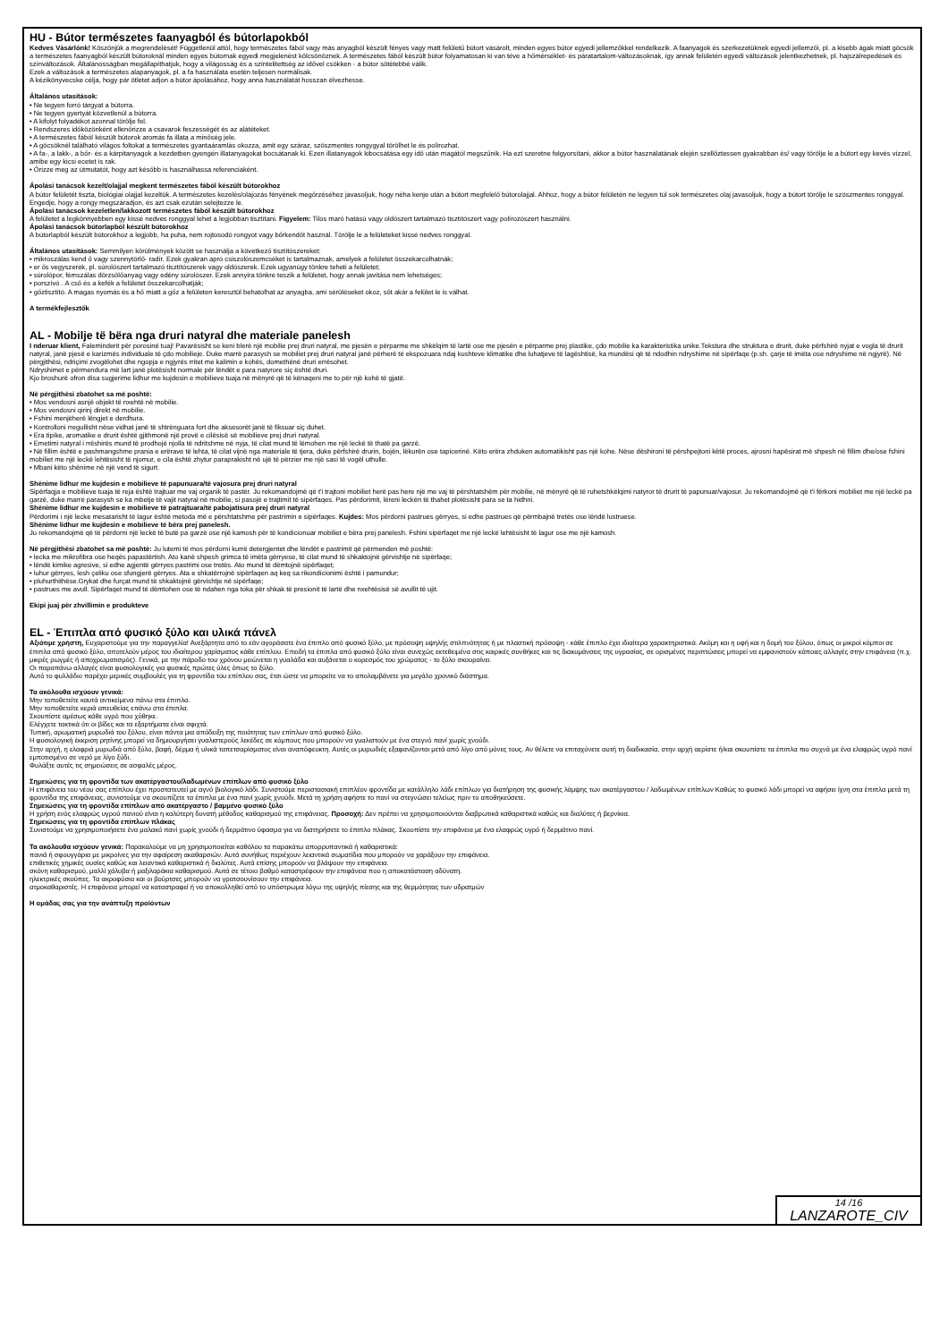HU - Bútor természetes faanyagból és bútorlapokból
Kedves Vásárlónk! Köszönjük a megrendelését! Függetlenül attól, hogy természetes fából vagy más anyagból készült fényes vagy matt felületű bútort vásárolt, minden egyes bútor egyedi jellemzőkkel rendelkezik. A faanyagok és szerkezetüknek egyedi jellemzői, pl. a kisebb ágak miatt göcsök a természetes faanyagból készült bútoroknál minden egyes bútornak egyedi megjelenést kölcsönöznek. A természetes fából készült bútor folyamatosan ki van téve a hőmérséklet- és páratartalom-változásoknak, így annak felületén egyedi változások jelentkezhetnek, pl. hajszálrepedések és színváltozások. Általánosságban megállapíthatjuk, hogy a világosság és a színtelitettség az idővel csökken - a bútor sötétebbé válik.
Ezek a változások a természetes alapanyagok, pl. a fa használata esetén teljesen normálisak.
A kézikönyvecske célja, hogy pár ötletet adjon a bútor ápolásához, hogy anna használatát hosszan élvezhesse.
Általános utasítások:
• Ne tegyen forró tárgyat a bútorra.
• Ne tegyen gyertyát közvetlenül a bútorra.
• A kifolyt folyadékot azonnal törölje fel.
• Rendszeres időközönként ellenőrizze a csavarok feszességét és az alátéteket.
• A természetes fából készült bútorok aromás fa illata a minőség jele.
• A göcsöknél található világos foltokat a természetes gyantaáramlás okozza, amit egy száraz, szöszmentes rongygyal törölhet le és polírozhat.
• A fa-, a lakk-, a bőr- és a kárpitanyagok a kezdetben gyengén illatanyagokat bocsátanak ki. Ezen illatanyagok kibocsátása egy idő után magától megszűnik. Ha ezt szeretne felgyorsítani, akkor a bútor használatának elején szellőztessen gyakrabban és/ vagy törölje le a bútort egy kevés vízzel, amibe egy kicsi ecetet is rak.
• Őrizze meg az útmutatót, hogy azt később is használhassa referenciaként.
Ápolási tanácsok kezelt/olajjal megkent természetes fából készült bútorokhoz
A bútor felületét tiszta, biológiai olajjal kezeltük. A természetes kezelés/olajozás fényének megőrzéséhez javasoljuk, hogy néha kenje után a bútort megfelelő bútorolajjal. Ahhoz, hogy a bútor felületén ne legyen túl sok természetes olaj javasoljuk, hogy a bútort törölje le szöszmentes ronggyal. Engedje, hogy a rongy megszáradjon, és azt csak ezután selejtezze le.
Ápolási tanácsok kezeletlen/lakkozott természetes fából készült bútorokhoz
A felületet a legkönnyebben egy kissé nedves ronggyal lehet a legjobban tisztítani. Figyelem: Tilos maró hatású vagy oldószert tartalmazó tisztítószert vagy polírozószert használni.
Ápolási tanácsok bútorlapból készült bútorokhoz
A bútorlapból készült bútorokhoz a legjobb, ha puha, nem rojtosodó rongyot vagy bőrkendőt használ. Törölje le a felületeket kissé nedves ronggyal.
Általános utasítások: Semmilyen körülmények között se használja a következő tisztítószereket:
• mikroszálas kend ő vagy szennytörlő- radír. Ezek gyakran apró csiszolószemcséket is tartalmaznak, amelyek a felületet összekarcolhatnák;
• er ős vegyszerek, pl. súrolószert tartalmazó tisztítószerek vagy oldószerek. Ezek ugyanúgy tönkre teheti a felületet;
• súrolópor, fémszálas dörzsölőanyag vagy edény súrolószer. Ezek annyira tönkre teszik a felületet, hogy annak javítása nem lehetséges;
• porszívó . A cső és a kefék a felületet összekarcolhatják;
• gőztisztító. A magas nyomás és a hő miatt a gőz a felületen keresztül behatolhat az anyagba, ami sérüléseket okoz, sőt akár a felület le is válhat.
A termékfejlesztők
AL - Mobilje të bëra nga druri natyral dhe materiale panelesh
I nderuar klient, Faleminderit për porosinë tuaj! Pavarësisht se keni blerë një mobilie prej druri natyral, me pjesën e përparme me shkëlqim të lartë ose me pjesën e përparme prej plastike, çdo mobilie ka karakteristika unike.Tekstura dhe struktura e drurit, duke përfshirë nyjat e vogla të drurit natyral, janë pjesë e karizmës individuale të çdo mobilieje. Duke marrë parasysh se mobiliet prej druri natyral janë përherë të ekspozuara ndaj kushteve klimatike dhe luhatjeve të lagështisë, ka mundësi që të ndodhin ndryshime në sipërfaqe (p.sh. çarje të imëta ose ndryshime në ngjyrë). Në përgjithësi, ndriçimi zvogëlohet dhe ngopja e ngjyrës rritet me kalimin e kohës, domethënë druri errësohet.
Ndryshimet e përmendura më lart janë plotësisht normale për lëndët e para natyrore siç është druri.
Kjo broshurë ofron disa sugjerime lidhur me kujdesin e mobilieve tuaja në mënyrë që të kënaqeni me to për një kohë të gjatë.
Në përgjithësi zbatohet sa më poshtë:
• Mos vendosni asnjë objekt të nxehtë në mobilie.
• Mos vendosni qirinj direkt në mobilie.
• Fshini menjëherë lëngjet e derdhura.
• Kontrolloni rregullisht nëse vidhat janë të shtrënguara fort dhe aksesorët janë të fiksuar siç duhet.
• Era tipike, aromatike e drurit është gjithmonë një provë e cilësisë së mobilieve prej druri natyral.
• Emetimi natyral i rrëshirës mund të prodhojë njolla të ndritshme në nyja, të cilat mund të lëmohen me një leckë të thatë pa garzë.
• Në fillim është e pashmangshme prania e erërave të lehta, të cilat vijnë nga materiale të tjera, duke përfshirë drurin, bojën, lëkurën ose tapicerinë. Këto erëra zhduken automatikisht pas një kohe. Nëse dëshironi të përshpejtoni këtë proces, ajrosni hapësirat më shpesh në fillim dhe/ose fshini mobiliet me një leckë lehtësisht të njomur, e cila është zhytur paraprakisht në ujë të përzier me një sasi të vogël uthulle.
• Mbani këto shënime në një vend të sigurt.
Shënime lidhur me kujdesin e mobilieve të papunuara/të vajosura prej druri natyral
Sipërfaqja e mobilieve tuaja të reja është trajtuar me vaj organik të pastër. Ju rekomandojmë që t'i trajtoni mobiliet herë pas here një me vaj të përshtatshëm për mobilie, në mënyrë që të ruhetshkëlqimi natyror të drurit të papunuar/vajosur. Ju rekomandojmë që t'i fërkoni mobiliet me një leckë pa garzë, duke marrë parasysh se ka mbetje të vajit natyral në mobilie, si pasojë e trajtimit të sipërfaqes. Pas përdorimit, lëreni leckën të thahet plotësisht para se ta hidhni.
Shënime lidhur me kujdesin e mobilieve të patrajtuara/të pabojatisura prej druri natyral
Përdorimi i një lecke mesatarisht të lagur është metoda më e përshtatshme për pastrimin e sipërfaqes. Kujdes: Mos përdorni pastrues gërryes, si edhe pastrues që përmbajnë tretës ose lëndë lustruese.
Shënime lidhur me kujdesin e mobilieve të bëra prej panelesh.
Ju rekomandojmë që të përdorni një leckë të butë pa garzë ose një kamosh për të kondicionuar mobiliet e bëra prej panelesh. Fshini sipërfaqet me një leckë lehtësisht të lagur ose me një kamosh.
Në përgjithësi zbatohet sa më poshtë: Ju lutemi të mos përdorni kurrë detergjentet dhe lëndët e pastrimit që përmenden më poshtë:
• lecka me mikrofibra ose heqës papastërtish. Ato kanë shpesh grimca të imëta gërryese, të cilat mund të shkaktojnë gërvishtje në sipërfaqe;
• lëndë kimike agresive, si edhe agjentë gërryes pastrimi ose tretës. Ato mund të dëmtojnë sipërfaqet;
• luhur gërryes, lesh çeliku ose sfungjerë gërryes. Ata e shkatërrojnë sipërfaqen aq keq sa rikondicionimi është i pamundur;
• pluhurthithëse.Grykat dhe furçat mund të shkaktojnë gërvishtje në sipërfaqe;
• pastrues me avull. Sipërfaqet mund të dëmtohen ose të ndahen nga toka për shkak të presionit të lartë dhe nxehtësisë së avullit të ujit.
Ekipi juaj për zhvillimin e produkteve
EL - Έπιπλα από φυσικό ξύλο και υλικά πάνελ
Αξιότιμε χρήστη, Ευχαριστούμε για την παραγγελία! Ανεξάρτητα από το εάν αγοράσατε ένα έπιπλο από φυσικό ξύλο, με πρόσοψη υψηλής στιλπνότητας ή με πλαστική πρόσοψη - κάθε έπιπλο έχει ιδιαίτερα χαρακτηριστικά. Ακόμη και η υφή και η δομή του ξύλου, όπως οι μικροί κόμποι σε έπιπλα από φυσικό ξύλο, αποτελούν μέρος του ιδιαίτερου χαρίσματος κάθε επίπλου. Επειδή τα έπιπλα από φυσικό ξύλο είναι συνεχώς εκτεθειμένα στις καιρικές συνθήκες και τις διακυμάνσεις της υγρασίας, σε ορισμένες περιπτώσεις μπορεί να εμφανιστούν κάποιες αλλαγές στην επιφάνεια (π.χ. μικρές ρωγμές ή αποχρωματισμός). Γενικά, με την πάροδο του χρόνου μειώνεται η γυαλάδα και αυξάνεται ο κορεσμός του χρώματος - το ξύλο σκουραίνει.
Οι παραπάνω αλλαγές είναι φυσιολογικές για φυσικές πρώτες ύλες όπως το ξύλο.
Αυτό το φυλλάδιο παρέχει μερικές συμβουλές για τη φροντίδα του επίπλου σας, έτσι ώστε να μπορείτε να το απολαμβάνετε για μεγάλο χρονικό διάστημα.
Τα ακόλουθα ισχύουν γενικά:
Μην τοποθετείτε καυτά αντικείμενα πάνω στα έπιπλα.
Μην τοποθετείτε κεριά απευθείας επάνω στα έπιπλα.
Σκουπίστε αμέσως κάθε υγρό που χύθηκε.
Ελέγχετε τακτικά ότι οι βίδες και τα εξαρτήματα είναι σφιχτά.
Τυπική, αρωματική μυρωδιά του ξύλου, είναι πάντα μια απόδειξη της ποιότητας των επίπλων από φυσικό ξύλο.
Η φυσιολογική έκκριση ρητίνης μπορεί να δημιουργήσει γυαλιστερούς λεκέδες σε κόμπους που μπορούν να γυαλιστούν με ένα στεγνό πανί χωρίς χνούδι.
Στην αρχή, η ελαφριά μυρωδιά από ξύλο, βαφή, δέρμα ή υλικά ταπετσαρίσματος είναι αναπόφευκτη. Αυτές οι μυρωδιές εξαφανίζονται μετά από λίγο από μόνες τους. Αν θέλετε να επιταχύνετε αυτή τη διαδικασία, στην αρχή αερίστε ή/και σκουπίστε τα έπιπλα πιο συχνά με ένα ελαφρώς υγρό πανί εμποτισμένο σε νερό με λίγο ξύδι.
Φυλάξτε αυτές τις σημειώσεις σε ασφαλές μέρος.
Σημειώσεις για τη φροντίδα των ακατέργαστου/λαδωμένων επίπλων από φυσικό ξύλο
Η επιφάνεια του νέου σας επίπλου έχει προστατευτεί με αγνό βιολογικό λάδι. Συνιστούμε περιστασιακή επιπλέον φροντίδα με κατάλληλο λάδι επίπλων για διατήρηση της φυσικής λάμψης των ακατέργαστου / λαδωμένων επίπλων Καθώς το φυσικό λάδι μπορεί να αφήσει ίχνη στα έπιπλα μετά τη φροντίδα της επιφάνειας, συνιστούμε να σκουπίζετε τα έπιπλα με ένα πανί χωρίς χνούδι. Μετά τη χρήση αφήστε το πανί να στεγνώσει τελείως πριν το αποθηκεύσετε.
Σημειώσεις για τη φροντίδα επίπλων από ακατέργαστο / βαμμένο φυσικό ξύλο
Η χρήση ενός ελαφρώς υγρού πανιού είναι η καλύτερη δυνατή μέθοδος καθαρισμού της επιφάνειας. Προσοχή: Δεν πρέπει να χρησιμοποιούνται διαβρωτικά καθαριστικά καθώς και διαλύτες ή βερνίκια.
Σημειώσεις για τη φροντίδα επίπλων πλάκας
Συνιστούμε να χρησιμοποιήσετε ένα μαλακό πανί χωρίς χνούδι ή δερμάτινο ύφασμα για να διατηρήσετε το έπιπλο πλάκας. Σκουπίστε την επιφάνεια με ένα ελαφρώς υγρό ή δερμάτινο πανί.
Τα ακόλουθα ισχύουν γενικά: Παρακαλούμε να μη χρησιμοποιείται καθόλου τα παρακάτω απορρυπαντικά ή καθαριστικά:
πανιά ή σφουγγάρια με μικροίνες για την αφαίρεση ακαθαρσιών. Αυτά συνήθως περιέχουν λειαντικά σωματίδια που μπορούν να χαράξουν την επιφάνεια.
επιθετικές χημικές ουσίες καθώς και λειαντικά καθαριστικά ή διαλύτες. Αυτά επίσης μπορούν να βλάψουν την επιφάνεια.
σκόνη καθαρισμού, μαλλί χάλυβα ή μαξιλαράκια καθαρισμού. Αυτά σε τέτοιο βαθμό καταστρέφουν την επιφάνεια που η αποκατάσταση αδύνατη.
ηλεκτρικές σκούπες. Τα ακροφύσια και οι βούρτσες μπορούν να γρατσουνίσουν την επιφάνεια.
ατμοκαθαριστές. Η επιφάνεια μπορεί να καταστραφεί ή να αποκολληθεί από το υπόστρωμα λόγω της υψηλής πίεσης και της θερμότητας των υδρατμών
Η ομάδας σας για την ανάπτυξη προϊόντων
14 /16
LANZAROTE_CIV